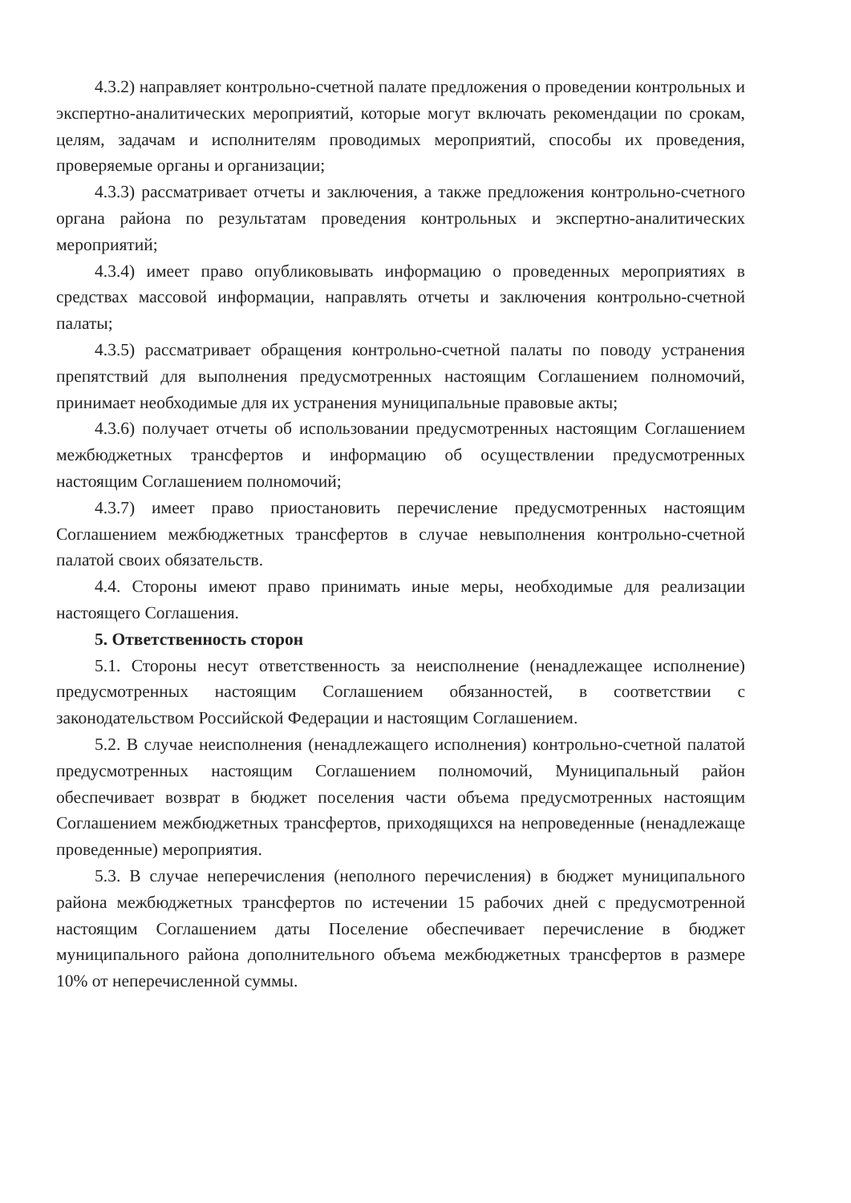4.3.2) направляет контрольно-счетной палате предложения о проведении контрольных и экспертно-аналитических мероприятий, которые могут включать рекомендации по срокам, целям, задачам и исполнителям проводимых мероприятий, способы их проведения, проверяемые органы и организации;
4.3.3) рассматривает отчеты и заключения, а также предложения контрольно-счетного органа района по результатам проведения контрольных и экспертно-аналитических мероприятий;
4.3.4) имеет право опубликовывать информацию о проведенных мероприятиях в средствах массовой информации, направлять отчеты и заключения контрольно-счетной палаты;
4.3.5) рассматривает обращения контрольно-счетной палаты по поводу устранения препятствий для выполнения предусмотренных настоящим Соглашением полномочий, принимает необходимые для их устранения муниципальные правовые акты;
4.3.6) получает отчеты об использовании предусмотренных настоящим Соглашением межбюджетных трансфертов и информацию об осуществлении предусмотренных настоящим Соглашением полномочий;
4.3.7) имеет право приостановить перечисление предусмотренных настоящим Соглашением межбюджетных трансфертов в случае невыполнения контрольно-счетной палатой своих обязательств.
4.4. Стороны имеют право принимать иные меры, необходимые для реализации настоящего Соглашения.
5. Ответственность сторон
5.1. Стороны несут ответственность за неисполнение (ненадлежащее исполнение) предусмотренных настоящим Соглашением обязанностей, в соответствии с законодательством Российской Федерации и настоящим Соглашением.
5.2. В случае неисполнения (ненадлежащего исполнения) контрольно-счетной палатой предусмотренных настоящим Соглашением полномочий, Муниципальный район обеспечивает возврат в бюджет поселения части объема предусмотренных настоящим Соглашением межбюджетных трансфертов, приходящихся на непроведенные (ненадлежаще проведенные) мероприятия.
5.3. В случае неперечисления (неполного перечисления) в бюджет муниципального района межбюджетных трансфертов по истечении 15 рабочих дней с предусмотренной настоящим Соглашением даты Поселение обеспечивает перечисление в бюджет муниципального района дополнительного объема межбюджетных трансфертов в размере 10% от неперечисленной суммы.